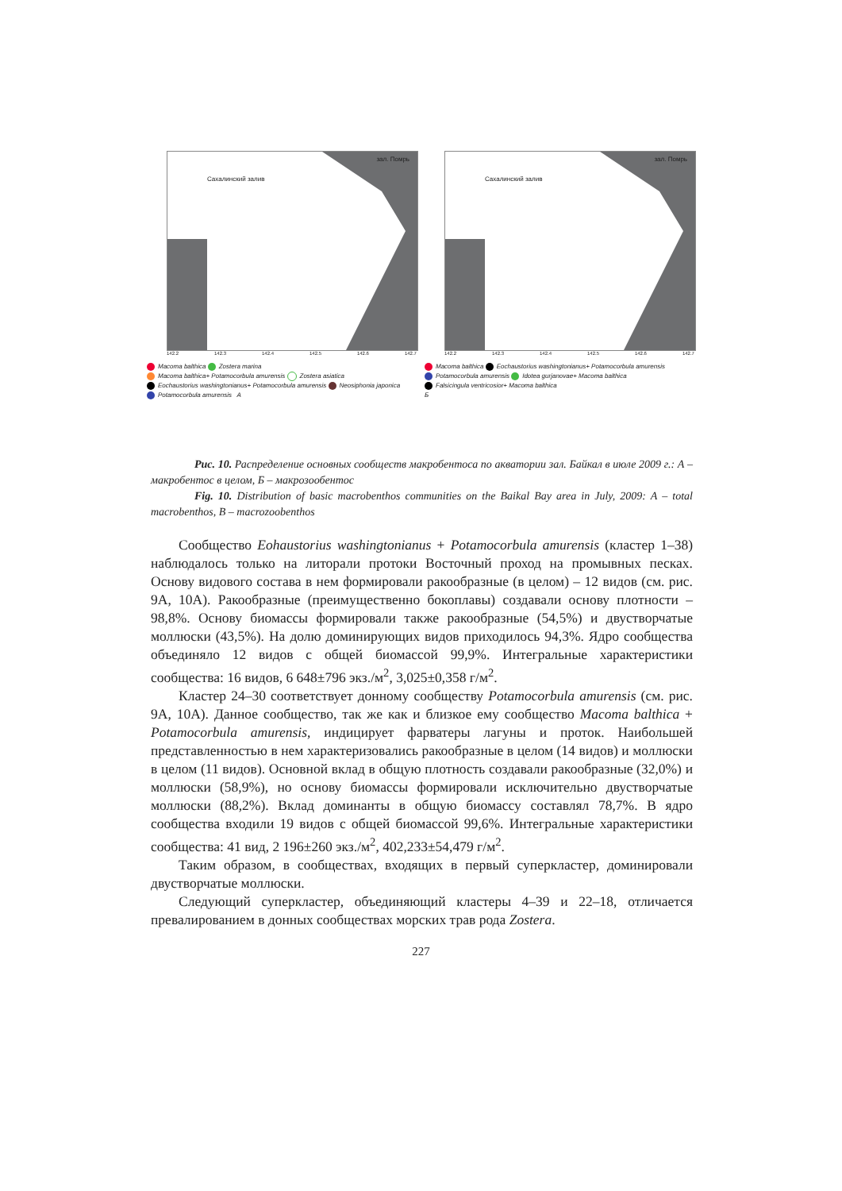Сахалинский залив
зал. Помрь
142.2 142.3 142.4 142.5 142.6 142.7
Macoma balthica Zostera marina
Macoma balthica+ Potamocorbula amurensis Zostera asiatica
Eochaustorius washingtonianus+ Potamocorbula amurensis Neosiphonia japonica
Potamocorbula amurensis А
Сахалинский залив
зал. Помрь
142.2 142.3 142.4 142.5 142.6 142.7
Macoma balthica Eochaustorius washingtonianus+ Potamocorbula amurensis
Potamocorbula amurensis Idotea gurjanovae+ Macoma balthica
Falsicingula ventricosior+ Macoma balthica
Б
Рис. 10. Распределение основных сообществ макробентоса по акватории зал. Байкал в июле 2009 г.: А – макробентос в целом, Б – макрозообентос
Fig. 10. Distribution of basic macrobenthos communities on the Baikal Bay area in July, 2009: A – total macrobenthos, B – macrozoobenthos
Сообщество Eohaustorius washingtonianus + Potamocorbula amurensis (кластер 1–38) наблюдалось только на литорали протоки Восточный проход на промывных песках. Основу видового состава в нем формировали ракообразные (в целом) – 12 видов (см. рис. 9А, 10А). Ракообразные (преимущественно бокоплавы) создавали основу плотности – 98,8%. Основу биомассы формировали также ракообразные (54,5%) и двустворчатые моллюски (43,5%). На долю доминирующих видов приходилось 94,3%. Ядро сообщества объединяло 12 видов с общей биомассой 99,9%. Интегральные характеристики сообщества: 16 видов, 6 648±796 экз./м<sup>2</sup>, 3,025±0,358 г/м<sup>2</sup>.
Кластер 24–30 соответствует донному сообществу Potamocorbula amurensis (см. рис. 9А, 10А). Данное сообщество, так же как и близкое ему сообщество Macoma balthica + Potamocorbula amurensis, индицирует фарватеры лагуны и проток. Наибольшей представленностью в нем характеризовались ракообразные в целом (14 видов) и моллюски в целом (11 видов). Основной вклад в общую плотность создавали ракообразные (32,0%) и моллюски (58,9%), но основу биомассы формировали исключительно двустворчатые моллюски (88,2%). Вклад доминанты в общую биомассу составлял 78,7%. В ядро сообщества входили 19 видов с общей биомассой 99,6%. Интегральные характеристики сообщества: 41 вид, 2 196±260 экз./м<sup>2</sup>, 402,233±54,479 г/м<sup>2</sup>.
Таким образом, в сообществах, входящих в первый суперкластер, доминировали двустворчатые моллюски.
Следующий суперкластер, объединяющий кластеры 4–39 и 22–18, отличается превалированием в донных сообществах морских трав рода Zostera.
227